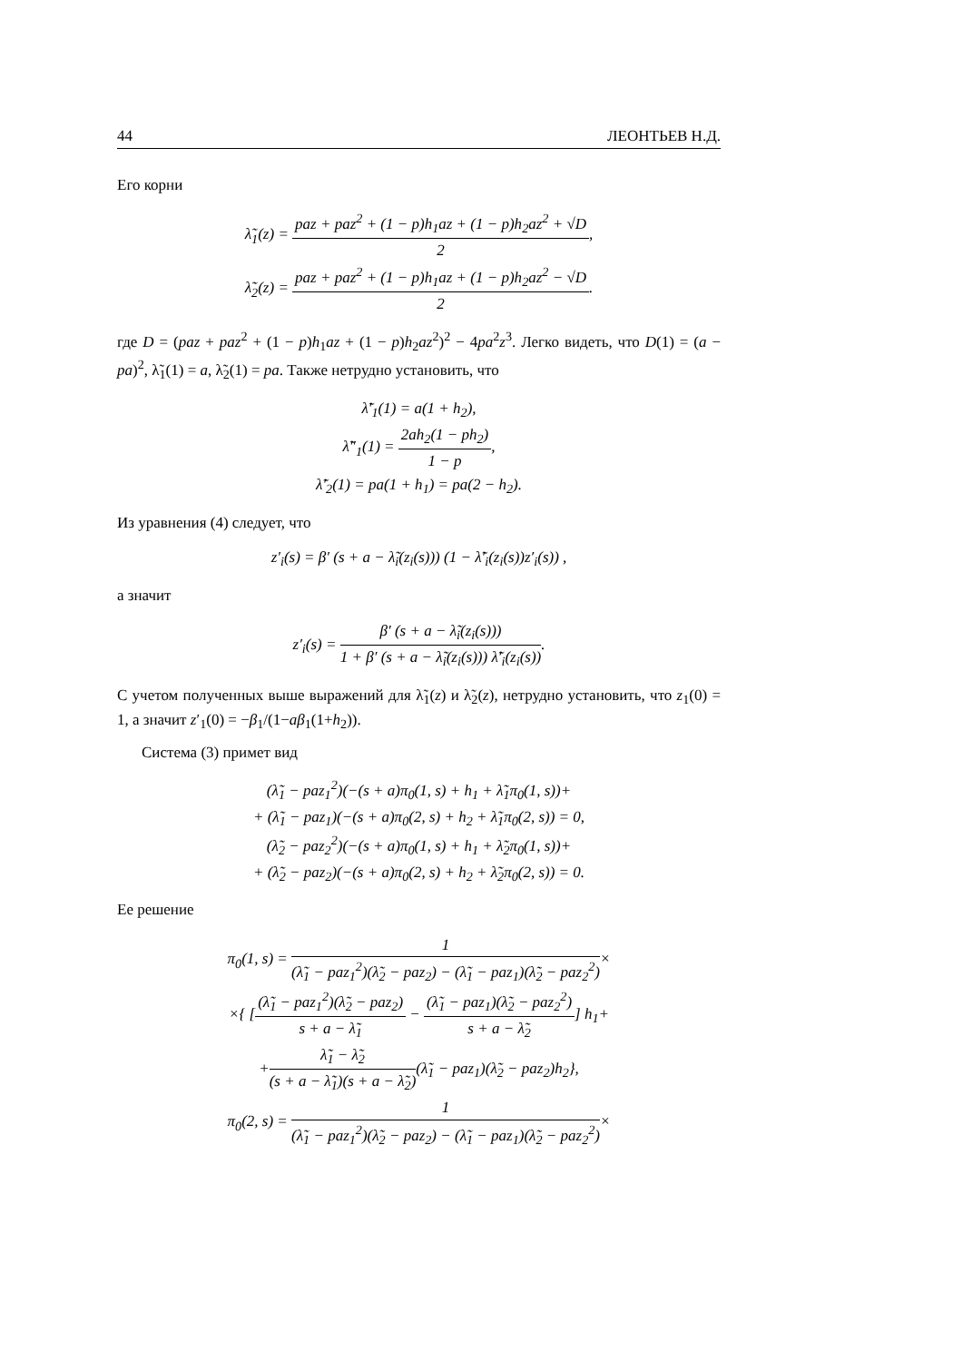44 ЛЕОНТЬЕВ Н.Д.
Его корни
λ̃<sub>1</sub>(z) = paz + paz<sup>2</sup> + (1 − p)h<sub>1</sub>az + (1 − p)h<sub>2</sub>az<sup>2</sup> + √D 2,
λ̃<sub>2</sub>(z) = paz + paz<sup>2</sup> + (1 − p)h<sub>1</sub>az + (1 − p)h<sub>2</sub>az<sup>2</sup> − √D 2.
где D = (paz + paz<sup>2</sup> + (1 − p)h<sub>1</sub>az + (1 − p)h<sub>2</sub>az<sup>2</sup>)<sup>2</sup> − 4pa<sup>2</sup>z<sup>3</sup>. Легко видеть, что D(1) = (a − pa)<sup>2</sup>, λ̃<sub>1</sub>(1) = a, λ̃<sub>2</sub>(1) = pa. Также нетрудно установить, что
λ̃′<sub>1</sub>(1) = a(1 + h<sub>2</sub>),
λ̃″<sub>1</sub>(1) = 2ah<sub>2</sub>(1 − ph<sub>2</sub>) 1 − p,
λ̃′<sub>2</sub>(1) = pa(1 + h<sub>1</sub>) = pa(2 − h<sub>2</sub>).
Из уравнения (4) следует, что
z′<sub>i</sub>(s) = β′ (s + a − λ̃<sub>i</sub>(z<sub>i</sub>(s))) (1 − λ̃′<sub>i</sub>(z<sub>i</sub>(s))z′<sub>i</sub>(s)) ,
а значит
z′<sub>i</sub>(s) = β′ (s + a − λ̃<sub>i</sub>(z<sub>i</sub>(s))) 1 + β′ (s + a − λ̃<sub>i</sub>(z<sub>i</sub>(s))) λ̃′<sub>i</sub>(z<sub>i</sub>(s)).
С учетом полученных выше выражений для λ̃<sub>1</sub>(z) и λ̃<sub>2</sub>(z), нетрудно установить, что z<sub>1</sub>(0) = 1, а значит z′<sub>1</sub>(0) = −β<sub>1</sub>/(1−aβ<sub>1</sub>(1+h<sub>2</sub>)).
Система (3) примет вид
(λ̃<sub>1</sub> − paz<sub>1</sub><sup>2</sup>)(−(s + a)π<sub>0</sub>(1, s) + h<sub>1</sub> + λ̃<sub>1</sub>π<sub>0</sub>(1, s))+
+ (λ̃<sub>1</sub> − paz<sub>1</sub>)(−(s + a)π<sub>0</sub>(2, s) + h<sub>2</sub> + λ̃<sub>1</sub>π<sub>0</sub>(2, s)) = 0,
(λ̃<sub>2</sub> − paz<sub>2</sub><sup>2</sup>)(−(s + a)π<sub>0</sub>(1, s) + h<sub>1</sub> + λ̃<sub>2</sub>π<sub>0</sub>(1, s))+
+ (λ̃<sub>2</sub> − paz<sub>2</sub>)(−(s + a)π<sub>0</sub>(2, s) + h<sub>2</sub> + λ̃<sub>2</sub>π<sub>0</sub>(2, s)) = 0.
Ее решение
π<sub>0</sub>(1, s) = 1 (λ̃<sub>1</sub> − paz<sub>1</sub><sup>2</sup>)(λ̃<sub>2</sub> − paz<sub>2</sub>) − (λ̃<sub>1</sub> − paz<sub>1</sub>)(λ̃<sub>2</sub> − paz<sub>2</sub><sup>2</sup>)×
×{ [(λ̃<sub>1</sub> − paz<sub>1</sub><sup>2</sup>)(λ̃<sub>2</sub> − paz<sub>2</sub>) s + a − λ̃<sub>1</sub> − (λ̃<sub>1</sub> − paz<sub>1</sub>)(λ̃<sub>2</sub> − paz<sub>2</sub><sup>2</sup>) s + a − λ̃<sub>2</sub>] h<sub>1</sub>+
+λ̃<sub>1</sub> − λ̃<sub>2</sub> (s + a − λ̃<sub>1</sub>)(s + a − λ̃<sub>2</sub>)(λ̃<sub>1</sub> − paz<sub>1</sub>)(λ̃<sub>2</sub> − paz<sub>2</sub>)h<sub>2</sub>},
π<sub>0</sub>(2, s) = 1 (λ̃<sub>1</sub> − paz<sub>1</sub><sup>2</sup>)(λ̃<sub>2</sub> − paz<sub>2</sub>) − (λ̃<sub>1</sub> − paz<sub>1</sub>)(λ̃<sub>2</sub> − paz<sub>2</sub><sup>2</sup>)×